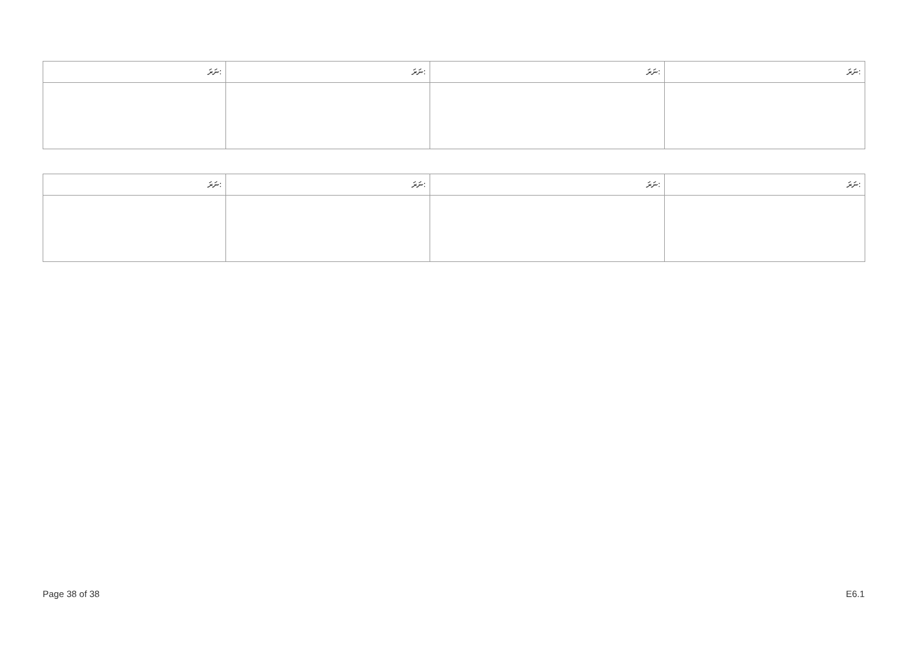| ނަރަ: | ނަރަ: | ނަރަ: | ނަރަ: |
| --- | --- | --- | --- |
| ނަރަ: | ނަރަ: | ނަރަ: | ނަރަ: |
| --- | --- | --- | --- |
Page 38 of 38 E6.1